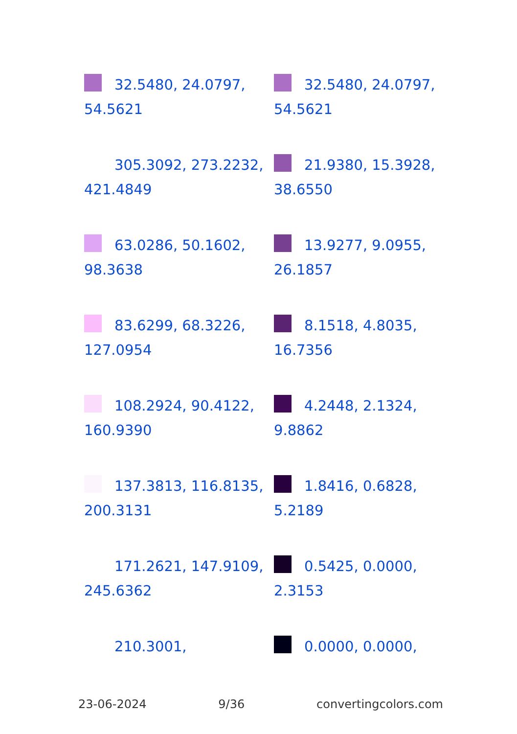32.5480, 24.0797, 54.5621
32.5480, 24.0797, 54.5621
305.3092, 273.2232, 421.4849
21.9380, 15.3928, 38.6550
63.0286, 50.1602, 98.3638
13.9277, 9.0955, 26.1857
83.6299, 68.3226, 127.0954
8.1518, 4.8035, 16.7356
108.2924, 90.4122, 160.9390
4.2448, 2.1324, 9.8862
137.3813, 116.8135, 200.3131
1.8416, 0.6828, 5.2189
171.2621, 147.9109, 245.6362
0.5425, 0.0000, 2.3153
210.3001,
0.0000, 0.0000,
23-06-2024 9/36 convertingcolors.com